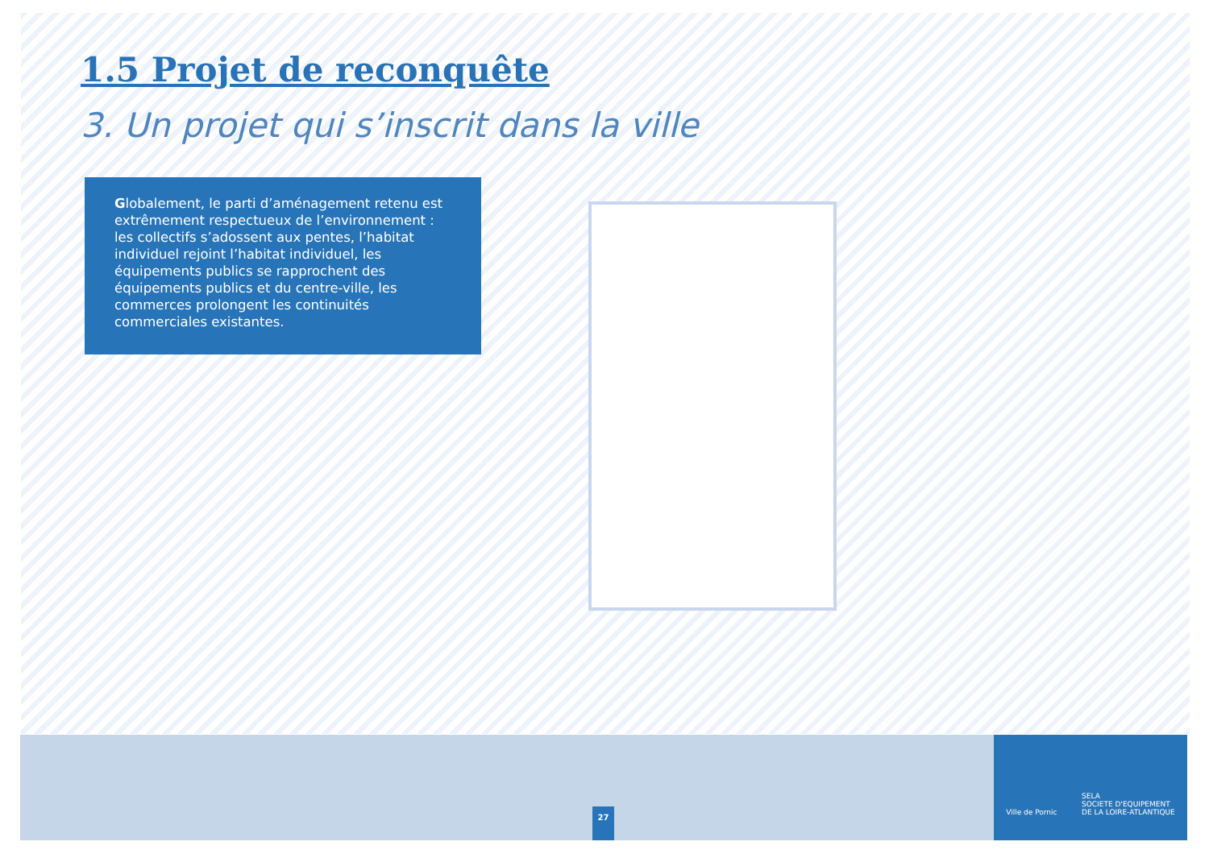1.5 Projet de reconquête
3. Un projet qui s’inscrit dans la ville
Globalement, le parti d’aménagement retenu est extrêmement respectueux de l’environnement : les collectifs s’adossent aux pentes, l’habitat individuel rejoint l’habitat individuel, les équipements publics se rapprochent des équipements publics et du centre-ville, les commerces prolongent les continuités commerciales existantes.
27
Ville de Pornic SELA
SOCIETE D'EQUIPEMENT
DE LA LOIRE-ATLANTIQUE